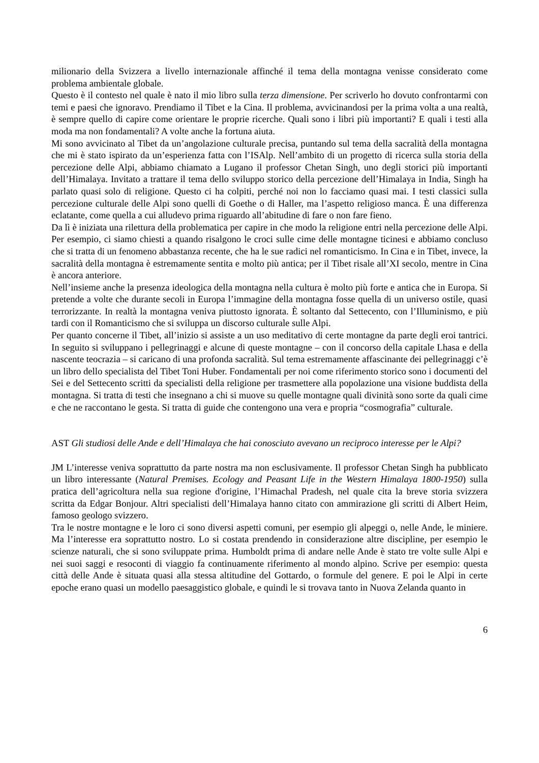milionario della Svizzera a livello internazionale affinché il tema della montagna venisse considerato come problema ambientale globale.
Questo è il contesto nel quale è nato il mio libro sulla terza dimensione. Per scriverlo ho dovuto confrontarmi con temi e paesi che ignoravo. Prendiamo il Tibet e la Cina. Il problema, avvicinandosi per la prima volta a una realtà, è sempre quello di capire come orientare le proprie ricerche. Quali sono i libri più importanti? E quali i testi alla moda ma non fondamentali? A volte anche la fortuna aiuta.
Mi sono avvicinato al Tibet da un’angolazione culturale precisa, puntando sul tema della sacralità della montagna che mi è stato ispirato da un’esperienza fatta con l’ISAlp. Nell’ambito di un progetto di ricerca sulla storia della percezione delle Alpi, abbiamo chiamato a Lugano il professor Chetan Singh, uno degli storici più importanti dell’Himalaya. Invitato a trattare il tema dello sviluppo storico della percezione dell’Himalaya in India, Singh ha parlato quasi solo di religione. Questo ci ha colpiti, perché noi non lo facciamo quasi mai. I testi classici sulla percezione culturale delle Alpi sono quelli di Goethe o di Haller, ma l’aspetto religioso manca. È una differenza eclatante, come quella a cui alludevo prima riguardo all’abitudine di fare o non fare fieno.
Da lì è iniziata una rilettura della problematica per capire in che modo la religione entri nella percezione delle Alpi. Per esempio, ci siamo chiesti a quando risalgono le croci sulle cime delle montagne ticinesi e abbiamo concluso che si tratta di un fenomeno abbastanza recente, che ha le sue radici nel romanticismo. In Cina e in Tibet, invece, la sacralità della montagna è estremamente sentita e molto più antica; per il Tibet risale all’XI secolo, mentre in Cina è ancora anteriore.
Nell’insieme anche la presenza ideologica della montagna nella cultura è molto più forte e antica che in Europa. Si pretende a volte che durante secoli in Europa l’immagine della montagna fosse quella di un universo ostile, quasi terrorizzante. In realtà la montagna veniva piuttosto ignorata. È soltanto dal Settecento, con l’Illuminismo, e più tardi con il Romanticismo che si sviluppa un discorso culturale sulle Alpi.
Per quanto concerne il Tibet, all’inizio si assiste a un uso meditativo di certe montagne da parte degli eroi tantrici. In seguito si sviluppano i pellegrinaggi e alcune di queste montagne – con il concorso della capitale Lhasa e della nascente teocrazia – si caricano di una profonda sacralità. Sul tema estremamente affascinante dei pellegrinaggi c’è un libro dello specialista del Tibet Toni Huber. Fondamentali per noi come riferimento storico sono i documenti del Sei e del Settecento scritti da specialisti della religione per trasmettere alla popolazione una visione buddista della montagna. Si tratta di testi che insegnano a chi si muove su quelle montagne quali divinità sono sorte da quali cime e che ne raccontano le gesta. Si tratta di guide che contengono una vera e propria “cosmografia” culturale.
AST Gli studiosi delle Ande e dell’Himalaya che hai conosciuto avevano un reciproco interesse per le Alpi?
JM L’interesse veniva soprattutto da parte nostra ma non esclusivamente. Il professor Chetan Singh ha pubblicato un libro interessante (Natural Premises. Ecology and Peasant Life in the Western Himalaya 1800-1950) sulla pratica dell’agricoltura nella sua regione d'origine, l’Himachal Pradesh, nel quale cita la breve storia svizzera scritta da Edgar Bonjour. Altri specialisti dell’Himalaya hanno citato con ammirazione gli scritti di Albert Heim, famoso geologo svizzero.
Tra le nostre montagne e le loro ci sono diversi aspetti comuni, per esempio gli alpeggi o, nelle Ande, le miniere. Ma l’interesse era soprattutto nostro. Lo si costata prendendo in considerazione altre discipline, per esempio le scienze naturali, che si sono sviluppate prima. Humboldt prima di andare nelle Ande è stato tre volte sulle Alpi e nei suoi saggi e resoconti di viaggio fa continuamente riferimento al mondo alpino. Scrive per esempio: questa città delle Ande è situata quasi alla stessa altitudine del Gottardo, o formule del genere. E poi le Alpi in certe epoche erano quasi un modello paesaggistico globale, e quindi le si trovava tanto in Nuova Zelanda quanto in
6